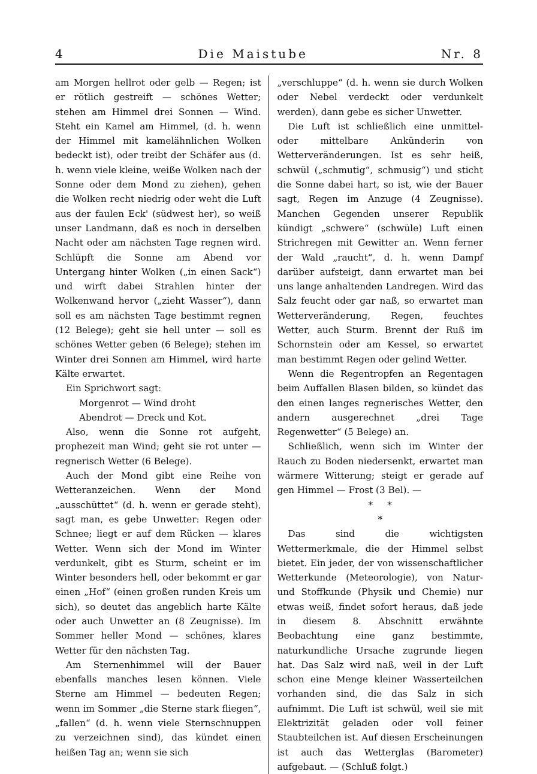4 Die Maistube Nr. 8
am Morgen hellrot oder gelb — Regen; ist er rötlich gestreift — schönes Wetter; stehen am Himmel drei Sonnen — Wind. Steht ein Kamel am Himmel, (d. h. wenn der Himmel mit kamelähnlichen Wolken bedeckt ist), oder treibt der Schäfer aus (d. h. wenn viele kleine, weiße Wolken nach der Sonne oder dem Mond zu ziehen), gehen die Wolken recht niedrig oder weht die Luft aus der faulen Eck' (südwest her), so weiß unser Landmann, daß es noch in derselben Nacht oder am nächsten Tage regnen wird. Schlüpft die Sonne am Abend vor Untergang hinter Wolken („in einen Sack“) und wirft dabei Strahlen hinter der Wolkenwand hervor („zieht Wasser“), dann soll es am nächsten Tage bestimmt regnen (12 Belege); geht sie hell unter — soll es schönes Wetter geben (6 Belege); stehen im Winter drei Sonnen am Himmel, wird harte Kälte erwartet.
Ein Sprichwort sagt:
Morgenrot — Wind droht
Abendrot — Dreck und Kot.
Also, wenn die Sonne rot aufgeht, prophezeit man Wind; geht sie rot unter — regnerisch Wetter (6 Belege).
Auch der Mond gibt eine Reihe von Wetteranzeichen. Wenn der Mond „ausschüttet“ (d. h. wenn er gerade steht), sagt man, es gebe Unwetter: Regen oder Schnee; liegt er auf dem Rücken — klares Wetter. Wenn sich der Mond im Winter verdunkelt, gibt es Sturm, scheint er im Winter besonders hell, oder bekommt er gar einen „Hof“ (einen großen runden Kreis um sich), so deutet das angeblich harte Kälte oder auch Unwetter an (8 Zeugnisse). Im Sommer heller Mond — schönes, klares Wetter für den nächsten Tag.
Am Sternenhimmel will der Bauer ebenfalls manches lesen können. Viele Sterne am Himmel — bedeuten Regen; wenn im Sommer „die Sterne stark fliegen“, „fallen“ (d. h. wenn viele Sternschnuppen zu verzeichnen sind), das kündet einen heißen Tag an; wenn sie sich
„verschluppe“ (d. h. wenn sie durch Wolken oder Nebel verdeckt oder verdunkelt werden), dann gebe es sicher Unwetter.
Die Luft ist schließlich eine unmittel- oder mittelbare Ankünderin von Wetterveränderungen. Ist es sehr heiß, schwül („schmutig“, schmusig“) und sticht die Sonne dabei hart, so ist, wie der Bauer sagt, Regen im Anzuge (4 Zeugnisse). Manchen Gegenden unserer Republik kündigt „schwere“ (schwüle) Luft einen Strichregen mit Gewitter an. Wenn ferner der Wald „raucht“, d. h. wenn Dampf darüber aufsteigt, dann erwartet man bei uns lange anhaltenden Landregen. Wird das Salz feucht oder gar naß, so erwartet man Wetterveränderung, Regen, feuchtes Wetter, auch Sturm. Brennt der Ruß im Schornstein oder am Kessel, so erwartet man bestimmt Regen oder gelind Wetter.
Wenn die Regentropfen an Regentagen beim Auffallen Blasen bilden, so kündet das den einen langes regnerisches Wetter, den andern ausgerechnet „drei Tage Regenwetter“ (5 Belege) an.
Schließlich, wenn sich im Winter der Rauch zu Boden niedersenkt, erwartet man wärmere Witterung; steigt er gerade auf gen Himmel — Frost (3 Bel). —
* *
*
Das sind die wichtigsten Wettermerkmale, die der Himmel selbst bietet. Ein jeder, der von wissenschaftlicher Wetterkunde (Meteorologie), von Natur- und Stoffkunde (Physik und Chemie) nur etwas weiß, findet sofort heraus, daß jede in diesem 8. Abschnitt erwähnte Beobachtung eine ganz bestimmte, naturkundliche Ursache zugrunde liegen hat. Das Salz wird naß, weil in der Luft schon eine Menge kleiner Wasserteilchen vorhanden sind, die das Salz in sich aufnimmt. Die Luft ist schwül, weil sie mit Elektrizität geladen oder voll feiner Staubteilchen ist. Auf diesen Erscheinungen ist auch das Wetterglas (Barometer) aufgebaut. — (Schluß folgt.)